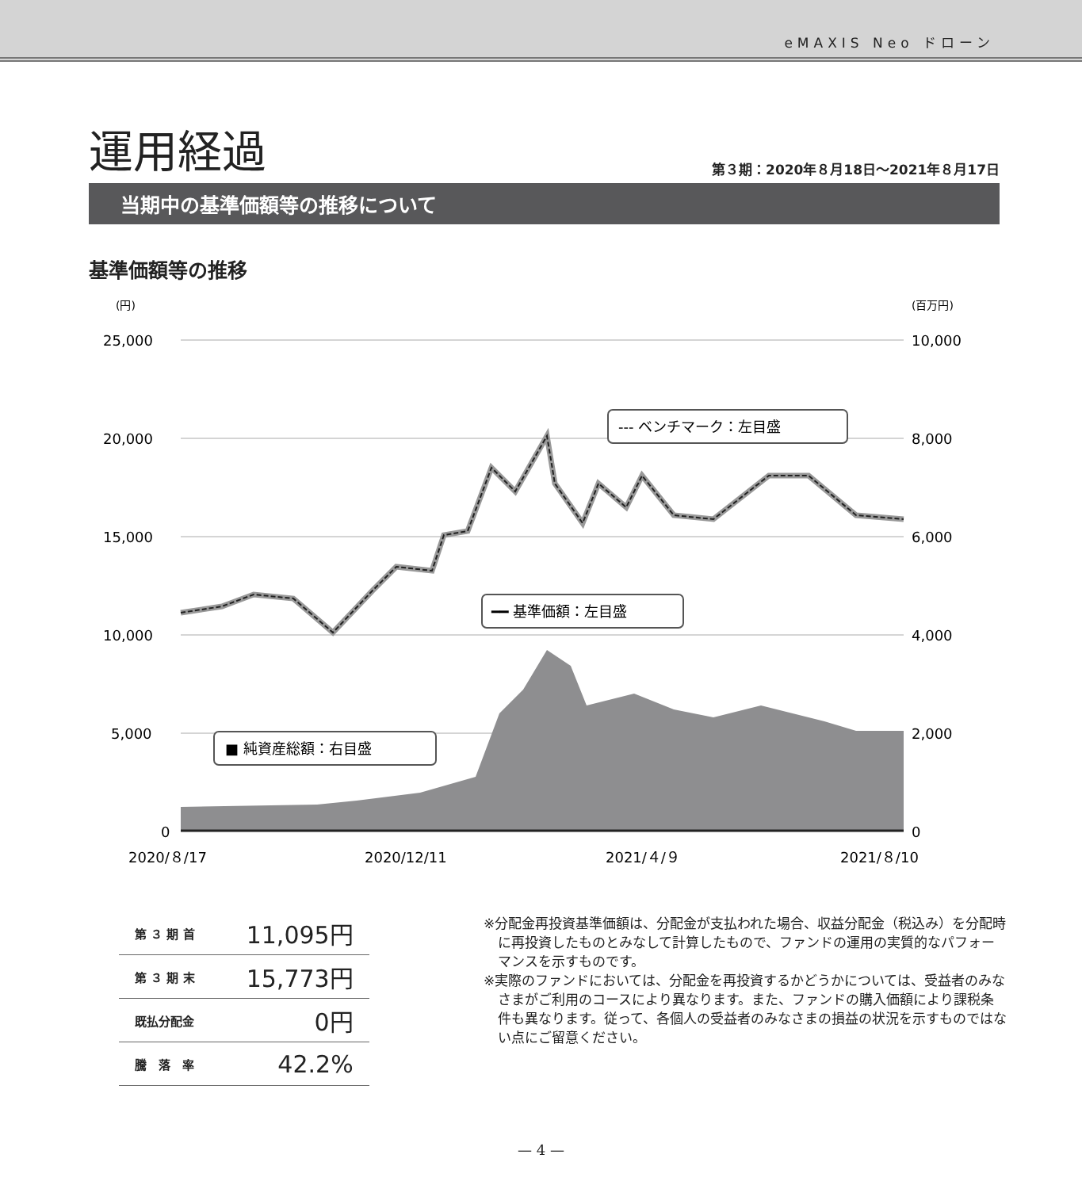eMAXIS Neo ドローン
運用経過
第３期：2020年８月18日～2021年８月17日
当期中の基準価額等の推移について
基準価額等の推移
(円)
(百万円)
25,000
20,000
15,000
10,000
5,000
0
10,000
8,000
6,000
4,000
2,000
0
--- ベンチマーク：左目盛
━━ 基準価額：左目盛
■ 純資産総額：右目盛
2020/８/17
2020/12/11
2021/４/９
2021/８/10
| 第 ３ 期 首 | 11,095円 |
| 第 ３ 期 末 | 15,773円 |
| 既払分配金 | 0円 |
| 騰 落 率 | 42.2% |
※分配金再投資基準価額は、分配金が支払われた場合、収益分配金（税込み）を分配時に再投資したものとみなして計算したもので、ファンドの運用の実質的なパフォーマンスを示すものです。
※実際のファンドにおいては、分配金を再投資するかどうかについては、受益者のみなさまがご利用のコースにより異なります。また、ファンドの購入価額により課税条件も異なります。従って、各個人の受益者のみなさまの損益の状況を示すものではない点にご留意ください。
— 4 —